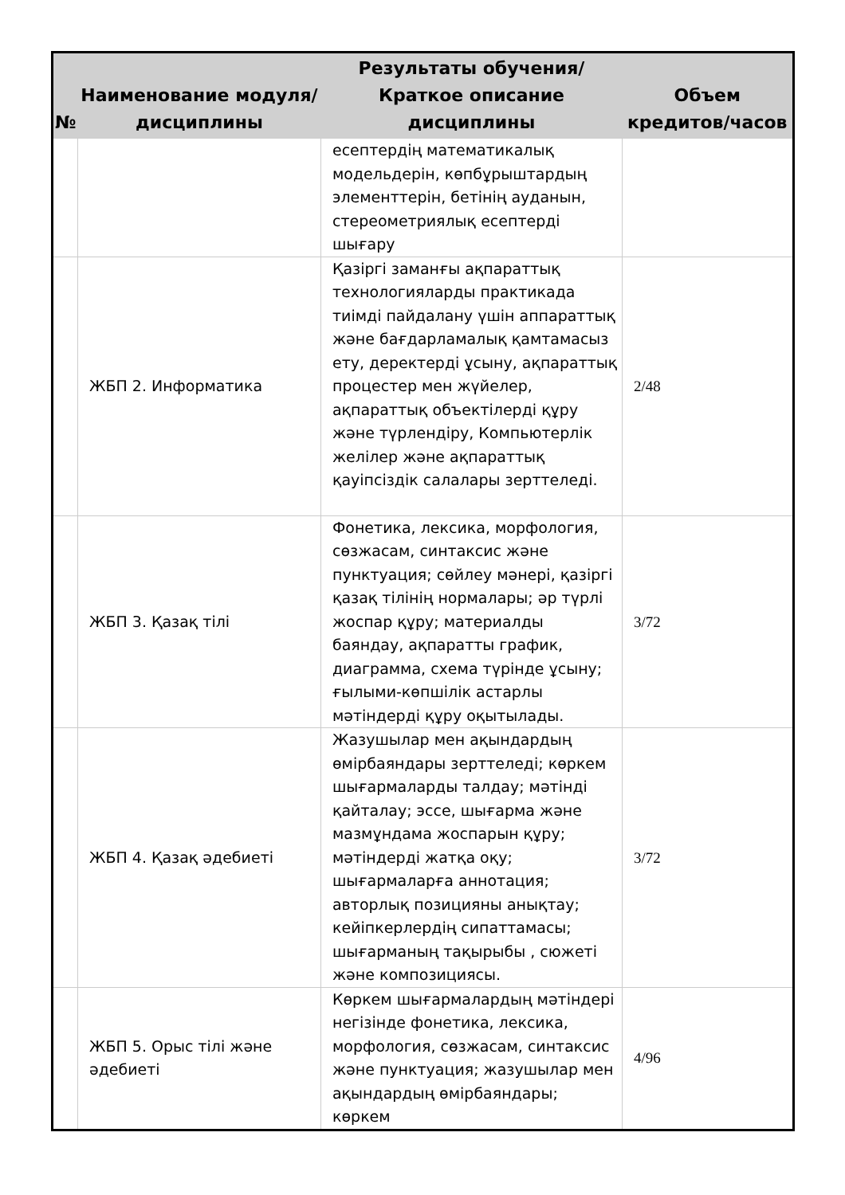| № | Наименование модуля/дисциплины | Результаты обучения/Краткое описание дисциплины | Объем кредитов/часов |
| --- | --- | --- | --- |
| | | есептердің математикалық модельдерін, көпбұрыштардың элементтерін, бетінің ауданын, стереометриялық есептерді шығару | |
| | ЖБП 2. Информатика | Қазіргі заманғы ақпараттық технологияларды практикада тиімді пайдалану үшін аппараттық және бағдарламалық қамтамасыз ету, деректерді ұсыну, ақпараттық процестер мен жүйелер, ақпараттық объектілерді құру және түрлендіру, Компьютерлік желілер және ақпараттық қауіпсіздік салалары зерттеледі. | 2/48 |
| | ЖБП 3. Қазақ тілі | Фонетика, лексика, морфология, сөзжасам, синтаксис және пунктуация; сөйлеу мәнері, қазіргі қазақ тілінің нормалары; әр түрлі жоспар құру; материалды баяндау, ақпаратты график, диаграмма, схема түрінде ұсыну; ғылыми-көпшілік астарлы мәтіндерді құру оқытылады. | 3/72 |
| | ЖБП 4. Қазақ әдебиеті | Жазушылар мен ақындардың өмірбаяндары зерттеледі; көркем шығармаларды талдау; мәтінді қайталау; эссе, шығарма және мазмұндама жоспарын құру; мәтіндерді жатқа оқу; шығармаларға аннотация; авторлық позицияны анықтау; кейіпкерлердің сипаттамасы; шығарманың тақырыбы , сюжеті және композициясы. | 3/72 |
| | ЖБП 5. Орыс тілі және әдебиеті | Көркем шығармалардың мәтіндері негізінде фонетика, лексика, морфология, сөзжасам, синтаксис және пунктуация; жазушылар мен ақындардың өмірбаяндары; көркем | 4/96 |